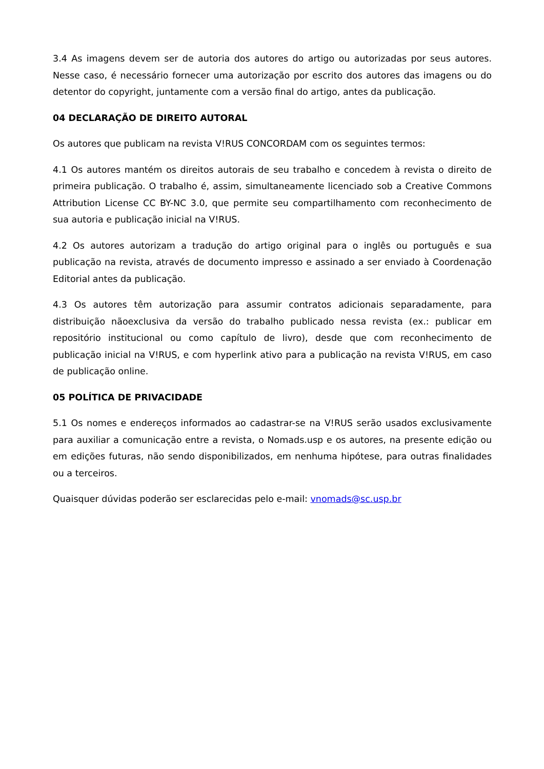3.4 As imagens devem ser de autoria dos autores do artigo ou autorizadas por seus autores. Nesse caso, é necessário fornecer uma autorização por escrito dos autores das imagens ou do detentor do copyright, juntamente com a versão final do artigo, antes da publicação.
04 DECLARAÇÃO DE DIREITO AUTORAL
Os autores que publicam na revista V!RUS CONCORDAM com os seguintes termos:
4.1 Os autores mantém os direitos autorais de seu trabalho e concedem à revista o direito de primeira publicação. O trabalho é, assim, simultaneamente licenciado sob a Creative Commons Attribution License CC BY-NC 3.0, que permite seu compartilhamento com reconhecimento de sua autoria e publicação inicial na V!RUS.
4.2 Os autores autorizam a tradução do artigo original para o inglês ou português e sua publicação na revista, através de documento impresso e assinado a ser enviado à Coordenação Editorial antes da publicação.
4.3 Os autores têm autorização para assumir contratos adicionais separadamente, para distribuição nãoexclusiva da versão do trabalho publicado nessa revista (ex.: publicar em repositório institucional ou como capítulo de livro), desde que com reconhecimento de publicação inicial na V!RUS, e com hyperlink ativo para a publicação na revista V!RUS, em caso de publicação online.
05 POLÍTICA DE PRIVACIDADE
5.1 Os nomes e endereços informados ao cadastrar-se na V!RUS serão usados exclusivamente para auxiliar a comunicação entre a revista, o Nomads.usp e os autores, na presente edição ou em edições futuras, não sendo disponibilizados, em nenhuma hipótese, para outras finalidades ou a terceiros.
Quaisquer dúvidas poderão ser esclarecidas pelo e-mail: vnomads@sc.usp.br